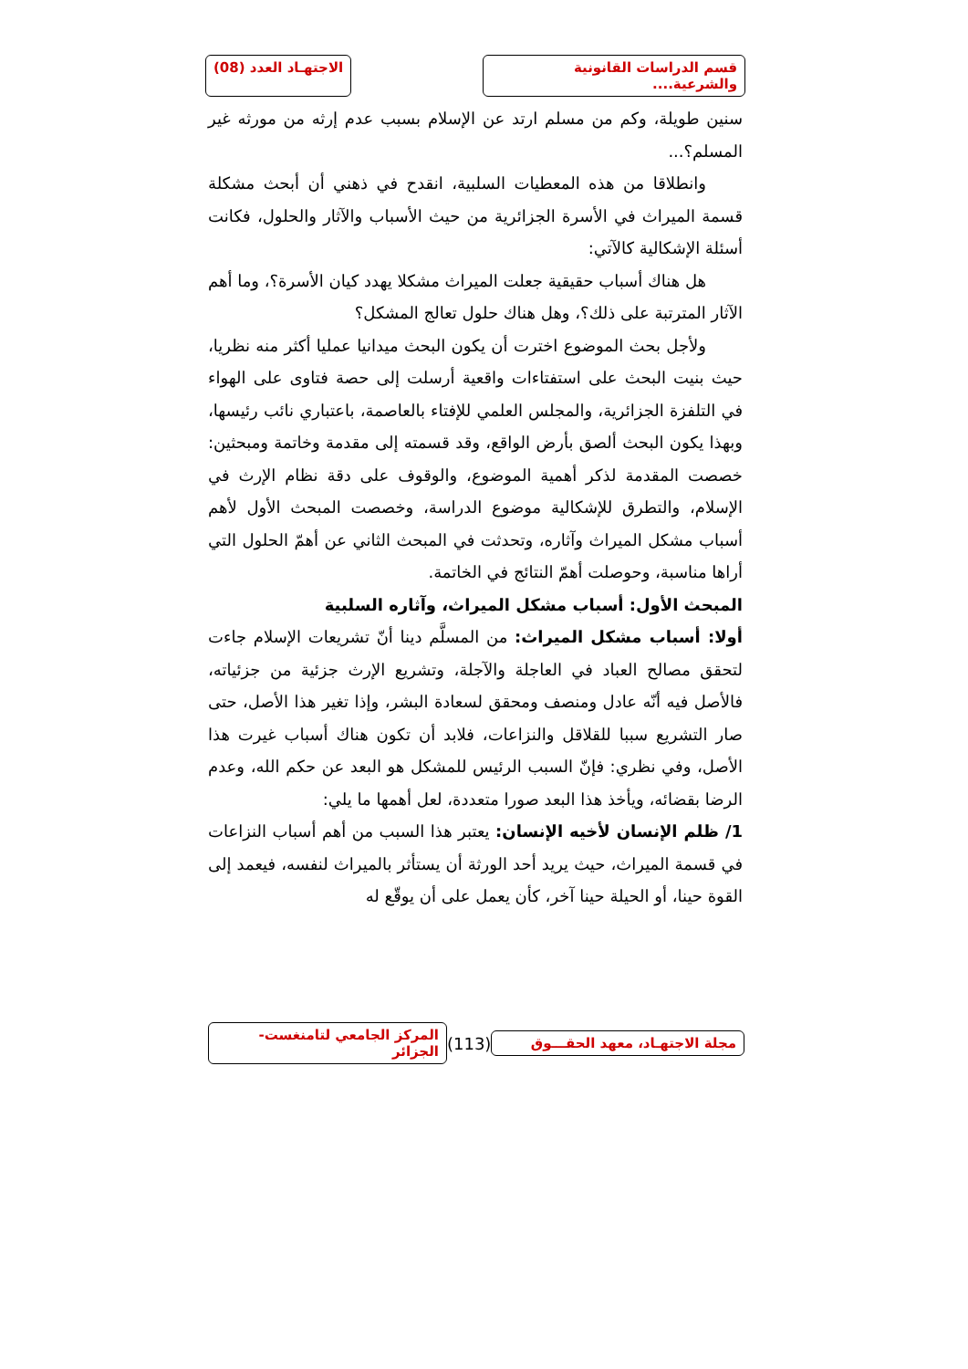قسم الدراسات القانونية والشرعية....
الاجتهـاد العدد (08)
سنين طويلة، وكم من مسلم ارتد عن الإسلام بسبب عدم إرثه من مورثه غير المسلم؟...
وانطلاقا من هذه المعطيات السلبية، انقدح في ذهني أن أبحث مشكلة قسمة الميراث في الأسرة الجزائرية من حيث الأسباب والآثار والحلول، فكانت أسئلة الإشكالية كالآتي:
هل هناك أسباب حقيقية جعلت الميراث مشكلا يهدد كيان الأسرة؟، وما أهم الآثار المترتبة على ذلك؟، وهل هناك حلول تعالج المشكل؟
ولأجل بحث الموضوع اخترت أن يكون البحث ميدانيا عمليا أكثر منه نظريا، حيث بنيت البحث على استفتاءات واقعية أرسلت إلى حصة فتاوى على الهواء في التلفزة الجزائرية، والمجلس العلمي للإفتاء بالعاصمة، باعتباري نائب رئيسها، وبهذا يكون البحث ألصق بأرض الواقع، وقد قسمته إلى مقدمة وخاتمة ومبحثين: خصصت المقدمة لذكر أهمية الموضوع، والوقوف على دقة نظام الإرث في الإسلام، والتطرق للإشكالية موضوع الدراسة، وخصصت المبحث الأول لأهم أسباب مشكل الميراث وآثاره، وتحدثت في المبحث الثاني عن أهمّ الحلول التي أراها مناسبة، وحوصلت أهمّ النتائج في الخاتمة.
المبحث الأول: أسباب مشكل الميراث، وآثاره السلبية
أولا: أسباب مشكل الميراث: من المسلَّم دينا أنّ تشريعات الإسلام جاءت لتحقق مصالح العباد في العاجلة والآجلة، وتشريع الإرث جزئية من جزئياته، فالأصل فيه أنّه عادل ومنصف ومحقق لسعادة البشر، وإذا تغير هذا الأصل، حتى صار التشريع سببا للقلاقل والنزاعات، فلابد أن تكون هناك أسباب غيرت هذا الأصل، وفي نظري: فإنّ السبب الرئيس للمشكل هو البعد عن حكم الله، وعدم الرضا بقضائه، ويأخذ هذا البعد صورا متعددة، لعل أهمها ما يلي:
1/ ظلم الإنسان لأخيه الإنسان: يعتبر هذا السبب من أهم أسباب النزاعات في قسمة الميراث، حيث يريد أحد الورثة أن يستأثر بالميراث لنفسه، فيعمد إلى القوة حينا، أو الحيلة حينا آخر، كأن يعمل على أن يوقّع له
مجلة الاجتهـاد، معهد الحقـــوق
(113)
المركز الجامعي لتامنغست- الجزائر